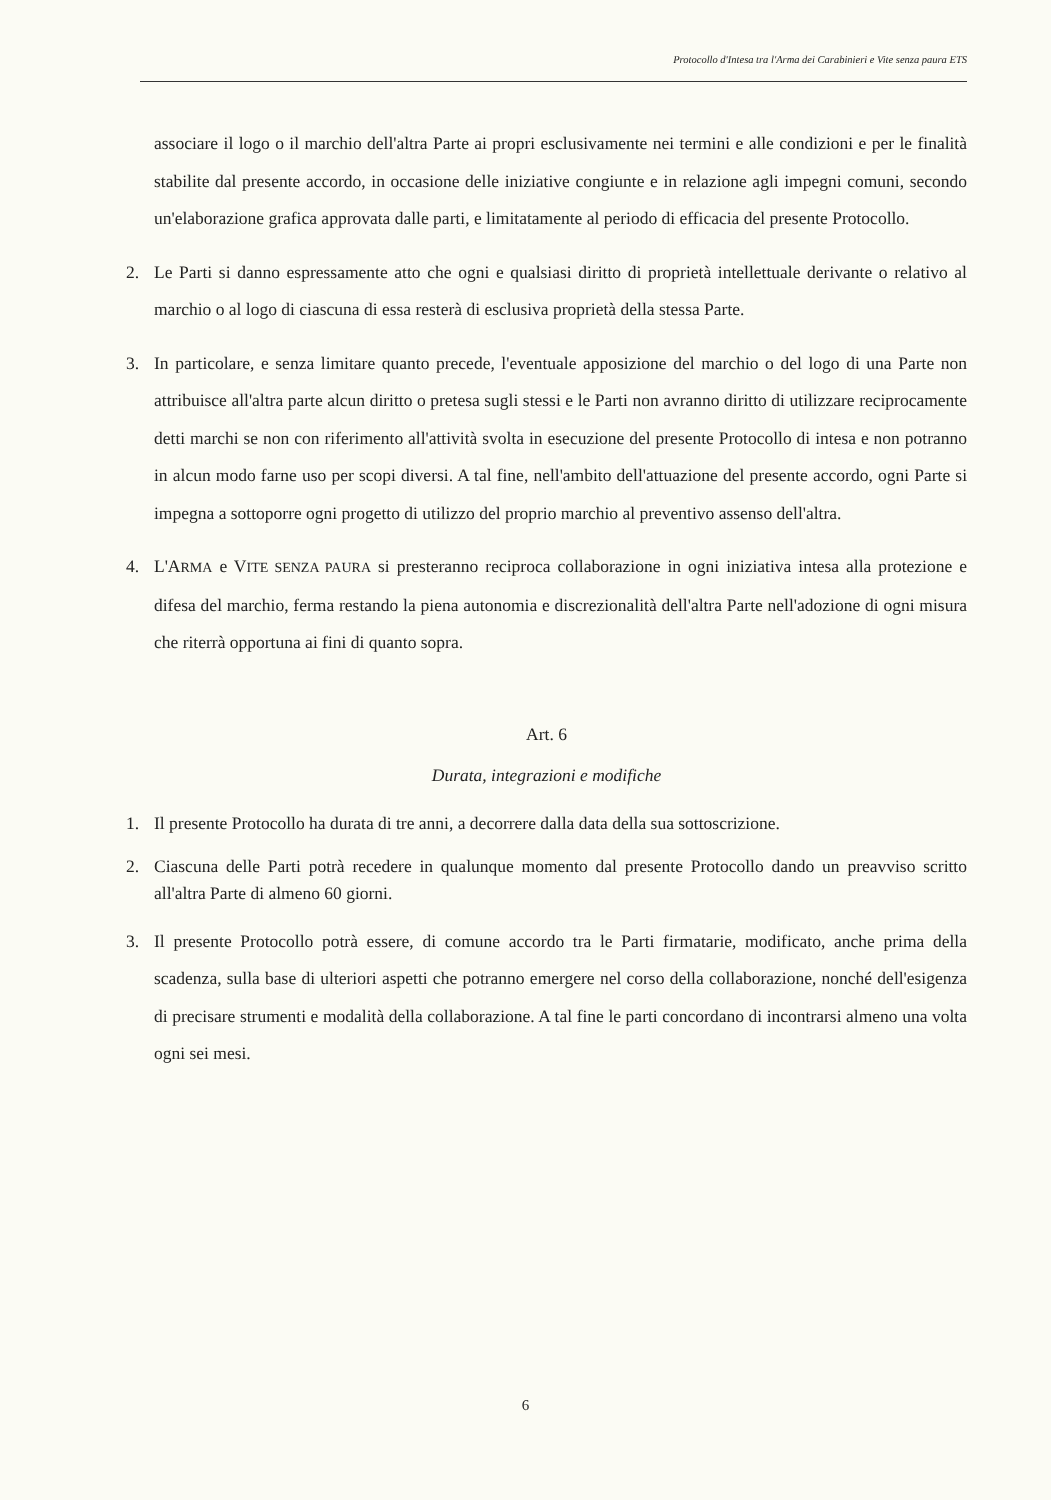Protocollo d'Intesa tra l'Arma dei Carabinieri e Vite senza paura ETS
associare il logo o il marchio dell'altra Parte ai propri esclusivamente nei termini e alle condizioni e per le finalità stabilite dal presente accordo, in occasione delle iniziative congiunte e in relazione agli impegni comuni, secondo un'elaborazione grafica approvata dalle parti, e limitatamente al periodo di efficacia del presente Protocollo.
2. Le Parti si danno espressamente atto che ogni e qualsiasi diritto di proprietà intellettuale derivante o relativo al marchio o al logo di ciascuna di essa resterà di esclusiva proprietà della stessa Parte.
3. In particolare, e senza limitare quanto precede, l'eventuale apposizione del marchio o del logo di una Parte non attribuisce all'altra parte alcun diritto o pretesa sugli stessi e le Parti non avranno diritto di utilizzare reciprocamente detti marchi se non con riferimento all'attività svolta in esecuzione del presente Protocollo di intesa e non potranno in alcun modo farne uso per scopi diversi. A tal fine, nell'ambito dell'attuazione del presente accordo, ogni Parte si impegna a sottoporre ogni progetto di utilizzo del proprio marchio al preventivo assenso dell'altra.
4. L'ARMA e VITE SENZA PAURA si presteranno reciproca collaborazione in ogni iniziativa intesa alla protezione e difesa del marchio, ferma restando la piena autonomia e discrezionalità dell'altra Parte nell'adozione di ogni misura che riterrà opportuna ai fini di quanto sopra.
Art. 6
Durata, integrazioni e modifiche
1. Il presente Protocollo ha durata di tre anni, a decorrere dalla data della sua sottoscrizione.
2. Ciascuna delle Parti potrà recedere in qualunque momento dal presente Protocollo dando un preavviso scritto all'altra Parte di almeno 60 giorni.
3. Il presente Protocollo potrà essere, di comune accordo tra le Parti firmatarie, modificato, anche prima della scadenza, sulla base di ulteriori aspetti che potranno emergere nel corso della collaborazione, nonché dell'esigenza di precisare strumenti e modalità della collaborazione. A tal fine le parti concordano di incontrarsi almeno una volta ogni sei mesi.
6